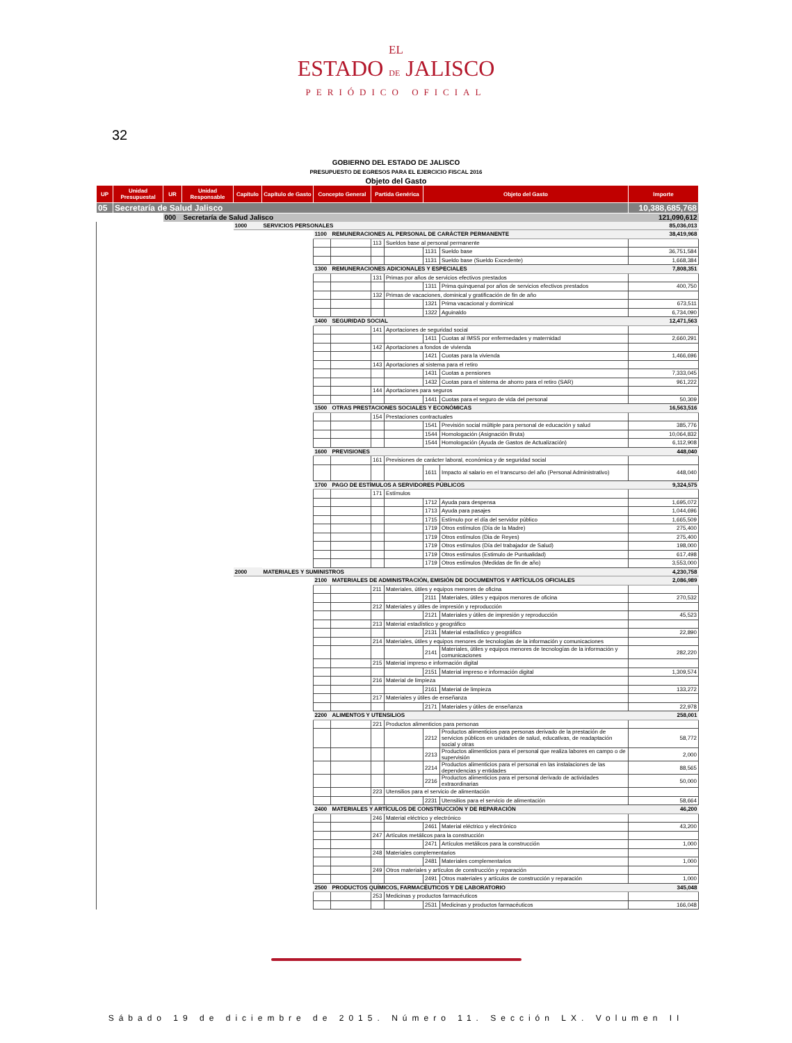EL
ESTADO DE JALISCO
PERIÓDICO OFICIAL
32
GOBIERNO DEL ESTADO DE JALISCO
PRESUPUESTO DE EGRESOS PARA EL EJERCICIO FISCAL 2016
Objeto del Gasto
| UP | Unidad Presupuestal | UR | Unidad Responsable | Capítulo | Capítulo de Gasto | Concepto General | | Partida Genérica | | Objeto del Gasto | | Importe |
| --- | --- | --- | --- | --- | --- | --- | --- | --- | --- | --- | --- | --- |
| 05 | Secretaría de Salud Jalisco | | | | | | | | | | | 10,388,685,768 |
| | | 000 | Secretaría de Salud Jalisco | | | | | | | | | 121,090,612 |
| | | | | 1000 | SERVICIOS PERSONALES | | | | | | | 85,036,013 |
| | | | | | | 1100 | REMUNERACIONES AL PERSONAL DE CARÁCTER PERMANENTE | | | | | 38,419,968 |
| | | | | | | | | 113 | Sueldos base al personal permanente | | | |
| | | | | | | | | | | 1131 | Sueldo base | 36,751,584 |
| | | | | | | | | | | 1131 | Sueldo base (Sueldo Excedente) | 1,668,384 |
| | | | | | | 1300 | REMUNERACIONES ADICIONALES Y ESPECIALES | | | | | 7,808,351 |
| | | | | | | | | 131 | Primas por años de servicios efectivos prestados | | | |
| | | | | | | | | | | 1311 | Prima quinquenal por años de servicios efectivos prestados | 400,750 |
| | | | | | | | | 132 | Primas de vacaciones, dominical y gratificación de fin de año | | | |
| | | | | | | | | | | 1321 | Prima vacacional y dominical | 673,511 |
| | | | | | | | | | | 1322 | Aguinaldo | 6,734,090 |
| | | | | | | 1400 | SEGURIDAD SOCIAL | | | | | 12,471,563 |
| | | | | | | | | 141 | Aportaciones de seguridad social | | | |
| | | | | | | | | | | 1411 | Cuotas al IMSS por enfermedades y maternidad | 2,660,291 |
| | | | | | | | | 142 | Aportaciones a fondos de vivienda | | | |
| | | | | | | | | | | 1421 | Cuotas para la vivienda | 1,466,696 |
| | | | | | | | | 143 | Aportaciones al sistema para el retiro | | | |
| | | | | | | | | | | 1431 | Cuotas a pensiones | 7,333,045 |
| | | | | | | | | | | 1432 | Cuotas para el sistema de ahorro para el retiro (SAR) | 961,222 |
| | | | | | | | | 144 | Aportaciones para seguros | | | |
| | | | | | | | | | | 1441 | Cuotas para el seguro de vida del personal | 50,309 |
| | | | | | | 1500 | OTRAS PRESTACIONES SOCIALES Y ECONÓMICAS | | | | | 16,563,516 |
| | | | | | | | | 154 | Prestaciones contractuales | | | |
| | | | | | | | | | | 1541 | Previsión social múltiple para personal de educación y salud | 385,776 |
| | | | | | | | | | | 1544 | Homologación (Asignación Bruta) | 10,064,832 |
| | | | | | | | | | | 1544 | Homologación (Ayuda de Gastos de Actualización) | 6,112,908 |
| | | | | | | 1600 | PREVISIONES | | | | | 448,040 |
| | | | | | | | | 161 | Previsiones de carácter laboral, económica y de seguridad social | | | |
| | | | | | | | | | | 1611 | Impacto al salario en el transcurso del año (Personal Administrativo) | 448,040 |
| | | | | | | 1700 | PAGO DE ESTÍMULOS A SERVIDORES PÚBLICOS | | | | | 9,324,575 |
| | | | | | | | | 171 | Estímulos | | | |
| | | | | | | | | | | 1712 | Ayuda para despensa | 1,695,072 |
| | | | | | | | | | | 1713 | Ayuda para pasajes | 1,044,696 |
| | | | | | | | | | | 1715 | Estímulo por el día del servidor público | 1,665,509 |
| | | | | | | | | | | 1719 | Otros estímulos (Día de la Madre) | 275,400 |
| | | | | | | | | | | 1719 | Otros estímulos (Dia de Reyes) | 275,400 |
| | | | | | | | | | | 1719 | Otros estímulos (Día del trabajador de Salud) | 198,000 |
| | | | | | | | | | | 1719 | Otros estímulos (Estimulo de Puntualidad) | 617,498 |
| | | | | | | | | | | 1719 | Otros estímulos (Medidas de fin de año) | 3,553,000 |
| | | | | 2000 | MATERIALES Y SUMINISTROS | | | | | | | 4,230,758 |
| | | | | | | 2100 | MATERIALES DE ADMINISTRACIÓN, EMISIÓN DE DOCUMENTOS Y ARTÍCULOS OFICIALES | | | | | 2,086,989 |
| | | | | | | | | 211 | Materiales, útiles y equipos menores de oficina | | | |
| | | | | | | | | | | 2111 | Materiales, útiles y equipos menores de oficina | 270,532 |
| | | | | | | | | 212 | Materiales y útiles de impresión y reproducción | | | |
| | | | | | | | | | | 2121 | Materiales y útiles de impresión y reproducción | 45,523 |
| | | | | | | | | 213 | Material estadístico y geográfico | | | |
| | | | | | | | | | | 2131 | Material estadístico y geográfico | 22,890 |
| | | | | | | | | 214 | Materiales, útiles y equipos menores de tecnologías de la información y comunicaciones | | | |
| | | | | | | | | | | 2141 | Materiales, útiles y equipos menores de tecnologías de la información y comunicaciones | 282,220 |
| | | | | | | | | 215 | Material impreso e información digital | | | |
| | | | | | | | | | | 2151 | Material impreso e información digital | 1,309,574 |
| | | | | | | | | 216 | Material de limpieza | | | |
| | | | | | | | | | | 2161 | Material de limpieza | 133,272 |
| | | | | | | | | 217 | Materiales y útiles de enseñanza | | | |
| | | | | | | | | | | 2171 | Materiales y útiles de enseñanza | 22,978 |
| | | | | | | 2200 | ALIMENTOS Y UTENSILIOS | | | | | 258,001 |
| | | | | | | | | 221 | Productos alimenticios para personas | | | |
| | | | | | | | | | | 2212 | Productos alimenticios para personas derivado de la prestación de servicios públicos en unidades de salud, educativas, de readaptación social y otras | 58,772 |
| | | | | | | | | | | 2213 | Productos alimenticios para el personal que realiza labores en campo o de supervisión | 2,000 |
| | | | | | | | | | | 2214 | Productos alimenticios para el personal en las instalaciones de las dependencias y entidades | 88,565 |
| | | | | | | | | | | 2216 | Productos alimenticios para el personal derivado de actividades extraordinarias | 50,000 |
| | | | | | | | | 223 | Utensilios para el servicio de alimentación | | | |
| | | | | | | | | | | 2231 | Utensilios para el servicio de alimentación | 58,664 |
| | | | | | | 2400 | MATERIALES Y ARTÍCULOS DE CONSTRUCCIÓN Y DE REPARACIÓN | | | | | 46,200 |
| | | | | | | | | 246 | Material eléctrico y electrónico | | | |
| | | | | | | | | | | 2461 | Material eléctrico y electrónico | 43,200 |
| | | | | | | | | 247 | Artículos metálicos para la construcción | | | |
| | | | | | | | | | | 2471 | Artículos metálicos para la construcción | 1,000 |
| | | | | | | | | 248 | Materiales complementarios | | | |
| | | | | | | | | | | 2481 | Materiales complementarios | 1,000 |
| | | | | | | | | 249 | Otros materiales y artículos de construcción y reparación | | | |
| | | | | | | | | | | 2491 | Otros materiales y artículos de construcción y reparación | 1,000 |
| | | | | | | 2500 | PRODUCTOS QUÍMICOS, FARMACÉUTICOS Y DE LABORATORIO | | | | | 345,048 |
| | | | | | | | | 253 | Medicinas y productos farmacéuticos | | | |
| | | | | | | | | | | 2531 | Medicinas y productos farmacéuticos | 166,048 |
Sábado 19 de diciembre de 2015. Número 11. Sección LX. Volumen II